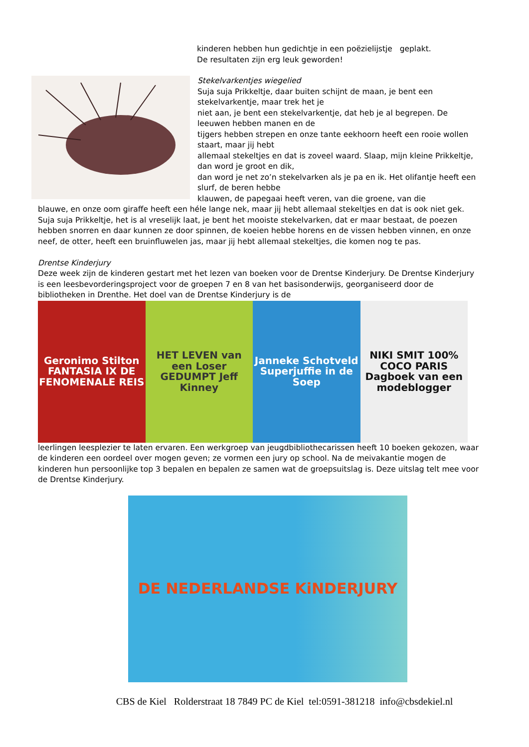kinderen hebben hun gedichtje in een poëzielijstje geplakt.
De resultaten zijn erg leuk geworden!
Stekelvarkentjes wiegelied
Suja suja Prikkeltje, daar buiten schijnt de maan, je bent een stekelvarkentje, maar trek het je
niet aan, je bent een stekelvarkentje, dat heb je al begrepen. De leeuwen hebben manen en de
tijgers hebben strepen en onze tante eekhoorn heeft een rooie wollen staart, maar jij hebt
allemaal stekeltjes en dat is zoveel waard. Slaap, mijn kleine Prikkeltje, dan word je groot en dik,
dan word je net zo’n stekelvarken als je pa en ik. Het olifantje heeft een slurf, de beren hebbe
klauwen, de papegaai heeft veren, van die groene, van die
blauwe, en onze oom giraffe heeft een héle lange nek, maar jij hebt allemaal stekeltjes en dat is ook niet gek. Suja suja Prikkeltje, het is al vreselijk laat, je bent het mooiste stekelvarken, dat er maar bestaat, de poezen hebben snorren en daar kunnen ze door spinnen, de koeien hebbe horens en de vissen hebben vinnen, en onze neef, de otter, heeft een bruinfluwelen jas, maar jij hebt allemaal stekeltjes, die komen nog te pas.
Drentse Kinderjury
Deze week zijn de kinderen gestart met het lezen van boeken voor de Drentse Kinderjury. De Drentse Kinderjury is een leesbevorderingsproject voor de groepen 7 en 8 van het basisonderwijs, georganiseerd door de bibliotheken in Drenthe. Het doel van de Drentse Kinderjury is de
Geronimo Stilton FANTASIA IX DE FENOMENALE REIS
HET LEVEN van een Loser GEDUMPT Jeff Kinney
Janneke Schotveld Superjuffie in de Soep
NIKI SMIT 100% COCO PARIS Dagboek van een modeblogger
leerlingen leesplezier te laten ervaren. Een werkgroep van jeugdbibliothecarissen heeft 10 boeken gekozen, waar de kinderen een oordeel over mogen geven; ze vormen een jury op school. Na de meivakantie mogen de kinderen hun persoonlijke top 3 bepalen en bepalen ze samen wat de groepsuitslag is. Deze uitslag telt mee voor de Drentse Kinderjury.
DE NEDERLANDSE KiNDERJURY
CBS de Kiel Rolderstraat 18 7849 PC de Kiel tel:0591-381218 info@cbsdekiel.nl